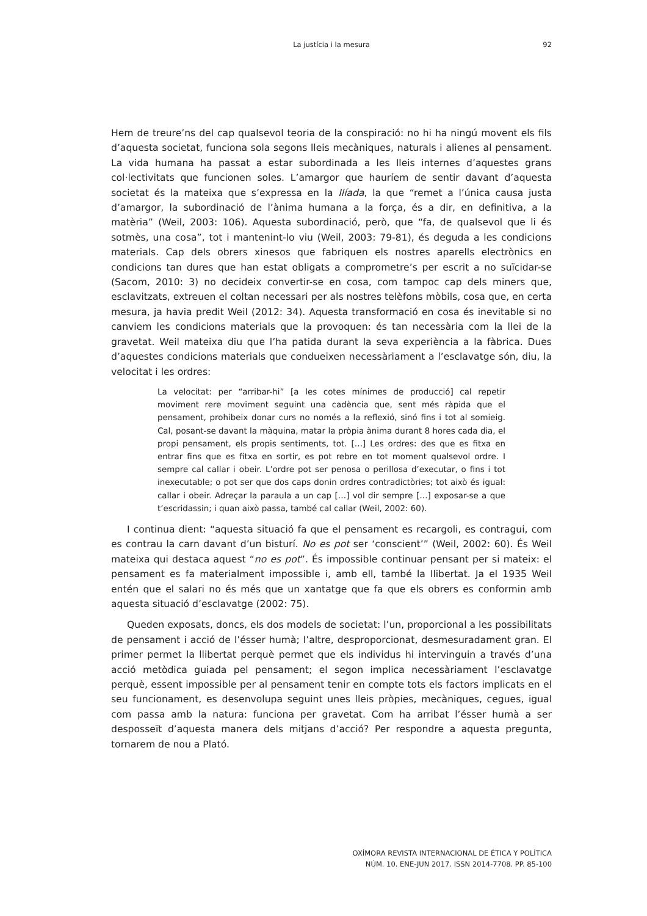La justícia i la mesura
92
Hem de treure’ns del cap qualsevol teoria de la conspiració: no hi ha ningú movent els fils d’aquesta societat, funciona sola segons lleis mecàniques, naturals i alienes al pensament. La vida humana ha passat a estar subordinada a les lleis internes d’aquestes grans col·lectivitats que funcionen soles. L’amargor que hauríem de sentir davant d’aquesta societat és la mateixa que s’expressa en la Ilíada, la que “remet a l’única causa justa d’amargor, la subordinació de l’ànima humana a la força, és a dir, en definitiva, a la matèria” (Weil, 2003: 106). Aquesta subordinació, però, que “fa, de qualsevol que li és sotmès, una cosa”, tot i mantenint-lo viu (Weil, 2003: 79-81), és deguda a les condicions materials. Cap dels obrers xinesos que fabriquen els nostres aparells electrònics en condicions tan dures que han estat obligats a comprometre’s per escrit a no suïcidar-se (Sacom, 2010: 3) no decideix convertir-se en cosa, com tampoc cap dels miners que, esclavitzats, extreuen el coltan necessari per als nostres telèfons mòbils, cosa que, en certa mesura, ja havia predit Weil (2012: 34). Aquesta transformació en cosa és inevitable si no canviem les condicions materials que la provoquen: és tan necessària com la llei de la gravetat. Weil mateixa diu que l’ha patida durant la seva experiència a la fàbrica. Dues d’aquestes condicions materials que condueixen necessàriament a l’esclavatge són, diu, la velocitat i les ordres:
La velocitat: per “arribar-hi” [a les cotes mínimes de producció] cal repetir moviment rere moviment seguint una cadència que, sent més ràpida que el pensament, prohibeix donar curs no només a la reflexió, sinó fins i tot al somieig. Cal, posant-se davant la màquina, matar la pròpia ànima durant 8 hores cada dia, el propi pensament, els propis sentiments, tot. […] Les ordres: des que es fitxa en entrar fins que es fitxa en sortir, es pot rebre en tot moment qualsevol ordre. I sempre cal callar i obeir. L’ordre pot ser penosa o perillosa d’executar, o fins i tot inexecutable; o pot ser que dos caps donin ordres contradictòries; tot això és igual: callar i obeir. Adreçar la paraula a un cap […] vol dir sempre […] exposar-se a que t’escridassin; i quan això passa, també cal callar (Weil, 2002: 60).
I continua dient: “aquesta situació fa que el pensament es recargoli, es contragui, com es contrau la carn davant d’un bisturí. No es pot ser ‘conscient’” (Weil, 2002: 60). És Weil mateixa qui destaca aquest “no es pot”. És impossible continuar pensant per si mateix: el pensament es fa materialment impossible i, amb ell, també la llibertat. Ja el 1935 Weil entén que el salari no és més que un xantatge que fa que els obrers es conformin amb aquesta situació d’esclavatge (2002: 75).
Queden exposats, doncs, els dos models de societat: l’un, proporcional a les possibilitats de pensament i acció de l’ésser humà; l’altre, desproporcionat, desmesuradament gran. El primer permet la llibertat perquè permet que els individus hi intervinguin a través d’una acció metòdica guiada pel pensament; el segon implica necessàriament l’esclavatge perquè, essent impossible per al pensament tenir en compte tots els factors implicats en el seu funcionament, es desenvolupa seguint unes lleis pròpies, mecàniques, cegues, igual com passa amb la natura: funciona per gravetat. Com ha arribat l’ésser humà a ser desposseït d’aquesta manera dels mitjans d’acció? Per respondre a aquesta pregunta, tornarem de nou a Plató.
OXÍMORA REVISTA INTERNACIONAL DE ÉTICA Y POLÍTICA
NÚM. 10. ENE-JUN 2017. ISSN 2014-7708. PP. 85-100